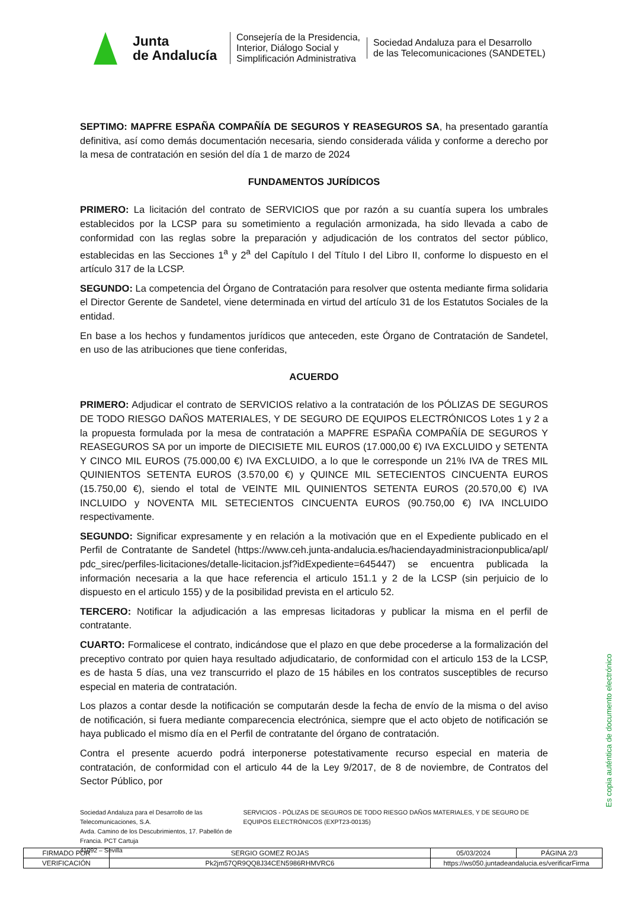Junta
de Andalucía
Consejería de la Presidencia, Interior, Diálogo Social y Simplificación Administrativa
Sociedad Andaluza para el Desarrollo
de las Telecomunicaciones (SANDETEL)
SEPTIMO: MAPFRE ESPAÑA COMPAÑÍA DE SEGUROS Y REASEGUROS SA, ha presentado garantía definitiva, así como demás documentación necesaria, siendo considerada válida y conforme a derecho por la mesa de contratación en sesión del día 1 de marzo de 2024
FUNDAMENTOS JURÍDICOS
PRIMERO: La licitación del contrato de SERVICIOS que por razón a su cuantía supera los umbrales establecidos por la LCSP para su sometimiento a regulación armonizada, ha sido llevada a cabo de conformidad con las reglas sobre la preparación y adjudicación de los contratos del sector público, establecidas en las Secciones 1<sup>a</sup> y 2<sup>a</sup> del Capítulo I del Título I del Libro II, conforme lo dispuesto en el artículo 317 de la LCSP.
SEGUNDO: La competencia del Órgano de Contratación para resolver que ostenta mediante firma solidaria el Director Gerente de Sandetel, viene determinada en virtud del artículo 31 de los Estatutos Sociales de la entidad.
En base a los hechos y fundamentos jurídicos que anteceden, este Órgano de Contratación de Sandetel, en uso de las atribuciones que tiene conferidas,
ACUERDO
PRIMERO: Adjudicar el contrato de SERVICIOS relativo a la contratación de los PÓLIZAS DE SEGUROS DE TODO RIESGO DAÑOS MATERIALES, Y DE SEGURO DE EQUIPOS ELECTRÓNICOS Lotes 1 y 2 a la propuesta formulada por la mesa de contratación a MAPFRE ESPAÑA COMPAÑÍA DE SEGUROS Y REASEGUROS SA por un importe de DIECISIETE MIL EUROS (17.000,00 €) IVA EXCLUIDO y SETENTA Y CINCO MIL EUROS (75.000,00 €) IVA EXCLUIDO, a lo que le corresponde un 21% IVA de TRES MIL QUINIENTOS SETENTA EUROS (3.570,00 €) y QUINCE MIL SETECIENTOS CINCUENTA EUROS (15.750,00 €), siendo el total de VEINTE MIL QUINIENTOS SETENTA EUROS (20.570,00 €) IVA INCLUIDO y NOVENTA MIL SETECIENTOS CINCUENTA EUROS (90.750,00 €) IVA INCLUIDO respectivamente.
SEGUNDO: Significar expresamente y en relación a la motivación que en el Expediente publicado en el Perfil de Contratante de Sandetel (https://www.ceh.junta-andalucia.es/haciendayadministracionpublica/apl/ pdc_sirec/perfiles-licitaciones/detalle-licitacion.jsf?idExpediente=645447) se encuentra publicada la información necesaria a la que hace referencia el articulo 151.1 y 2 de la LCSP (sin perjuicio de lo dispuesto en el articulo 155) y de la posibilidad prevista en el articulo 52.
TERCERO: Notificar la adjudicación a las empresas licitadoras y publicar la misma en el perfil de contratante.
CUARTO: Formalicese el contrato, indicándose que el plazo en que debe procederse a la formalización del preceptivo contrato por quien haya resultado adjudicatario, de conformidad con el articulo 153 de la LCSP, es de hasta 5 días, una vez transcurrido el plazo de 15 hábiles en los contratos susceptibles de recurso especial en materia de contratación.
Los plazos a contar desde la notificación se computarán desde la fecha de envío de la misma o del aviso de notificación, si fuera mediante comparecencia electrónica, siempre que el acto objeto de notificación se haya publicado el mismo día en el Perfil de contratante del órgano de contratación.
Contra el presente acuerdo podrá interponerse potestativamente recurso especial en materia de contratación, de conformidad con el articulo 44 de la Ley 9/2017, de 8 de noviembre, de Contratos del Sector Público, por
Sociedad Andaluza para el Desarrollo de las Telecomunicaciones, S.A.
Avda. Camino de los Descubrimientos, 17. Pabellón de Francia. PCT Cartuja
41092 – Sevilla
SERVICIOS - PÓLIZAS DE SEGUROS DE TODO RIESGO DAÑOS MATERIALES, Y DE SEGURO DE EQUIPOS ELECTRÓNICOS (EXPT23-00135)
Es copia auténtica de documento electrónico
| FIRMADO POR | SERGIO GOMEZ ROJAS | | 05/03/2024 | PÁGINA 2/3 |
| VERIFICACIÓN | Pk2jm57QR9QQ8J34CEN5986RHMVRC6 | https://ws050.juntadeandalucia.es/verificarFirma | | |